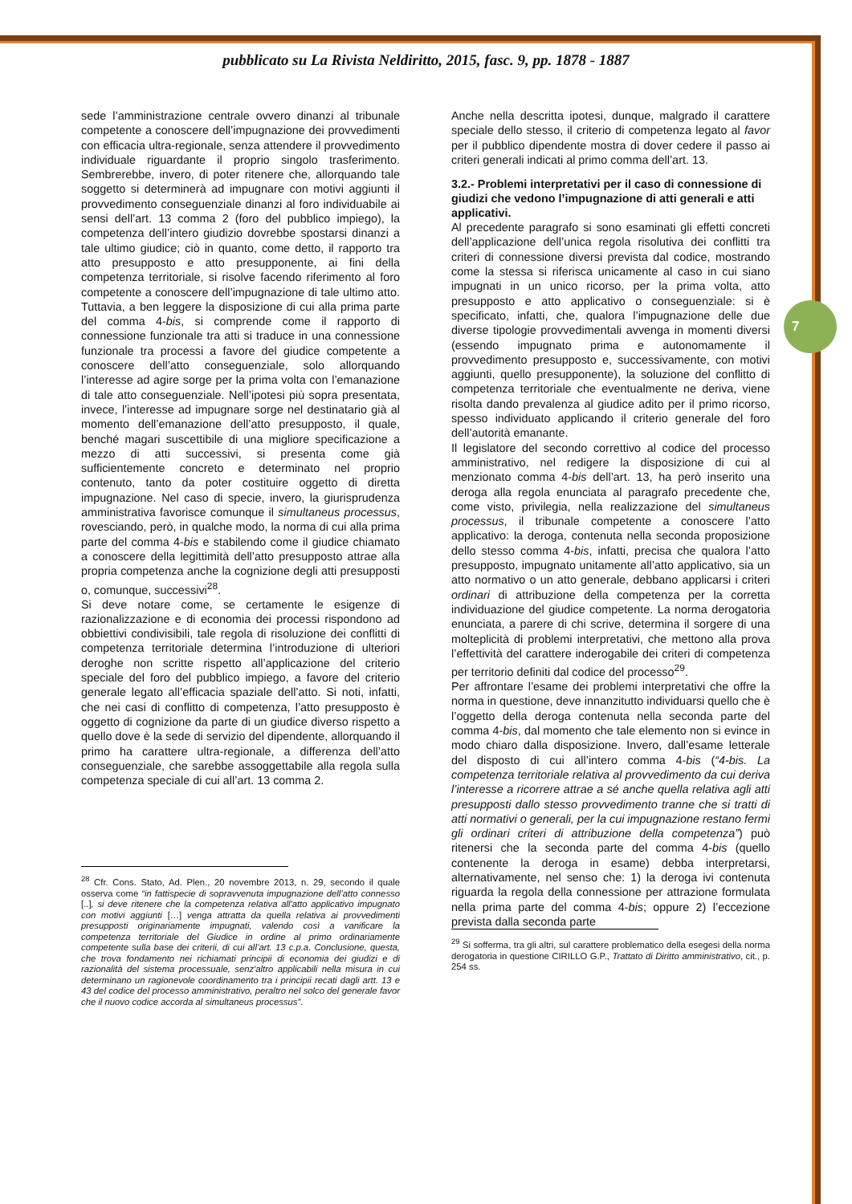pubblicato su La Rivista Neldiritto, 2015, fasc. 9, pp. 1878 - 1887
sede l’amministrazione centrale ovvero dinanzi al tribunale competente a conoscere dell’impugnazione dei provvedimenti con efficacia ultra-regionale, senza attendere il provvedimento individuale riguardante il proprio singolo trasferimento. Sembrerebbe, invero, di poter ritenere che, allorquando tale soggetto si determinerà ad impugnare con motivi aggiunti il provvedimento conseguenziale dinanzi al foro individuabile ai sensi dell’art. 13 comma 2 (foro del pubblico impiego), la competenza dell’intero giudizio dovrebbe spostarsi dinanzi a tale ultimo giudice; ciò in quanto, come detto, il rapporto tra atto presupposto e atto presupponente, ai fini della competenza territoriale, si risolve facendo riferimento al foro competente a conoscere dell’impugnazione di tale ultimo atto. Tuttavia, a ben leggere la disposizione di cui alla prima parte del comma 4-bis, si comprende come il rapporto di connessione funzionale tra atti si traduce in una connessione funzionale tra processi a favore del giudice competente a conoscere dell’atto conseguenziale, solo allorquando l’interesse ad agire sorge per la prima volta con l’emanazione di tale atto conseguenziale. Nell’ipotesi più sopra presentata, invece, l’interesse ad impugnare sorge nel destinatario già al momento dell’emanazione dell’atto presupposto, il quale, benché magari suscettibile di una migliore specificazione a mezzo di atti successivi, si presenta come già sufficientemente concreto e determinato nel proprio contenuto, tanto da poter costituire oggetto di diretta impugnazione. Nel caso di specie, invero, la giurisprudenza amministrativa favorisce comunque il simultaneus processus, rovesciando, però, in qualche modo, la norma di cui alla prima parte del comma 4-bis e stabilendo come il giudice chiamato a conoscere della legittimità dell’atto presupposto attrae alla propria competenza anche la cognizione degli atti presupposti o, comunque, successivi<sup>28</sup>.
Si deve notare come, se certamente le esigenze di razionalizzazione e di economia dei processi rispondono ad obbiettivi condivisibili, tale regola di risoluzione dei conflitti di competenza territoriale determina l’introduzione di ulteriori deroghe non scritte rispetto all’applicazione del criterio speciale del foro del pubblico impiego, a favore del criterio generale legato all’efficacia spaziale dell’atto. Si noti, infatti, che nei casi di conflitto di competenza, l’atto presupposto è oggetto di cognizione da parte di un giudice diverso rispetto a quello dove è la sede di servizio del dipendente, allorquando il primo ha carattere ultra-regionale, a differenza dell’atto conseguenziale, che sarebbe assoggettabile alla regola sulla competenza speciale di cui all’art. 13 comma 2.
<sup>28</sup> Cfr. Cons. Stato, Ad. Plen., 20 novembre 2013, n. 29, secondo il quale osserva come “in fattispecie di sopravvenuta impugnazione dell’atto connesso [..], si deve ritenere che la competenza relativa all'atto applicativo impugnato con motivi aggiunti […] venga attratta da quella relativa ai provvedimenti presupposti originariamente impugnati, valendo così a vanificare la competenza territoriale del Giudice in ordine al primo ordinariamente competente sulla base dei criterii, di cui all’art. 13 c.p.a. Conclusione, questa, che trova fondamento nei richiamati principii di economia dei giudizi e di razionalità del sistema processuale, senz'altro applicabili nella misura in cui determinano un ragionevole coordinamento tra i principii recati dagli artt. 13 e 43 del codice del processo amministrativo, peraltro nel solco del generale favor che il nuovo codice accorda al simultaneus processus”.
Anche nella descritta ipotesi, dunque, malgrado il carattere speciale dello stesso, il criterio di competenza legato al favor per il pubblico dipendente mostra di dover cedere il passo ai criteri generali indicati al primo comma dell’art. 13.
3.2.- Problemi interpretativi per il caso di connessione di giudizi che vedono l’impugnazione di atti generali e atti applicativi.
Al precedente paragrafo si sono esaminati gli effetti concreti dell’applicazione dell’unica regola risolutiva dei conflitti tra criteri di connessione diversi prevista dal codice, mostrando come la stessa si riferisca unicamente al caso in cui siano impugnati in un unico ricorso, per la prima volta, atto presupposto e atto applicativo o conseguenziale: si è specificato, infatti, che, qualora l’impugnazione delle due diverse tipologie provvedimentali avvenga in momenti diversi (essendo impugnato prima e autonomamente il provvedimento presupposto e, successivamente, con motivi aggiunti, quello presupponente), la soluzione del conflitto di competenza territoriale che eventualmente ne deriva, viene risolta dando prevalenza al giudice adito per il primo ricorso, spesso individuato applicando il criterio generale del foro dell’autorità emanante.
Il legislatore del secondo correttivo al codice del processo amministrativo, nel redigere la disposizione di cui al menzionato comma 4-bis dell’art. 13, ha però inserito una deroga alla regola enunciata al paragrafo precedente che, come visto, privilegia, nella realizzazione del simultaneus processus, il tribunale competente a conoscere l’atto applicativo: la deroga, contenuta nella seconda proposizione dello stesso comma 4-bis, infatti, precisa che qualora l’atto presupposto, impugnato unitamente all’atto applicativo, sia un atto normativo o un atto generale, debbano applicarsi i criteri ordinari di attribuzione della competenza per la corretta individuazione del giudice competente. La norma derogatoria enunciata, a parere di chi scrive, determina il sorgere di una molteplicità di problemi interpretativi, che mettono alla prova l’effettività del carattere inderogabile dei criteri di competenza per territorio definiti dal codice del processo<sup>29</sup>.
Per affrontare l’esame dei problemi interpretativi che offre la norma in questione, deve innanzitutto individuarsi quello che è l’oggetto della deroga contenuta nella seconda parte del comma 4-bis, dal momento che tale elemento non si evince in modo chiaro dalla disposizione. Invero, dall’esame letterale del disposto di cui all’intero comma 4-bis (“4-bis. La competenza territoriale relativa al provvedimento da cui deriva l’interesse a ricorrere attrae a sé anche quella relativa agli atti presupposti dallo stesso provvedimento tranne che si tratti di atti normativi o generali, per la cui impugnazione restano fermi gli ordinari criteri di attribuzione della competenza”) può ritenersi che la seconda parte del comma 4-bis (quello contenente la deroga in esame) debba interpretarsi, alternativamente, nel senso che: 1) la deroga ivi contenuta riguarda la regola della connessione per attrazione formulata nella prima parte del comma 4-bis; oppure 2) l’eccezione prevista dalla seconda parte
<sup>29</sup> Si sofferma, tra gli altri, sul carattere problematico della esegesi della norma derogatoria in questione CIRILLO G.P., Trattato di Diritto amministrativo, cit., p. 254 ss.
7